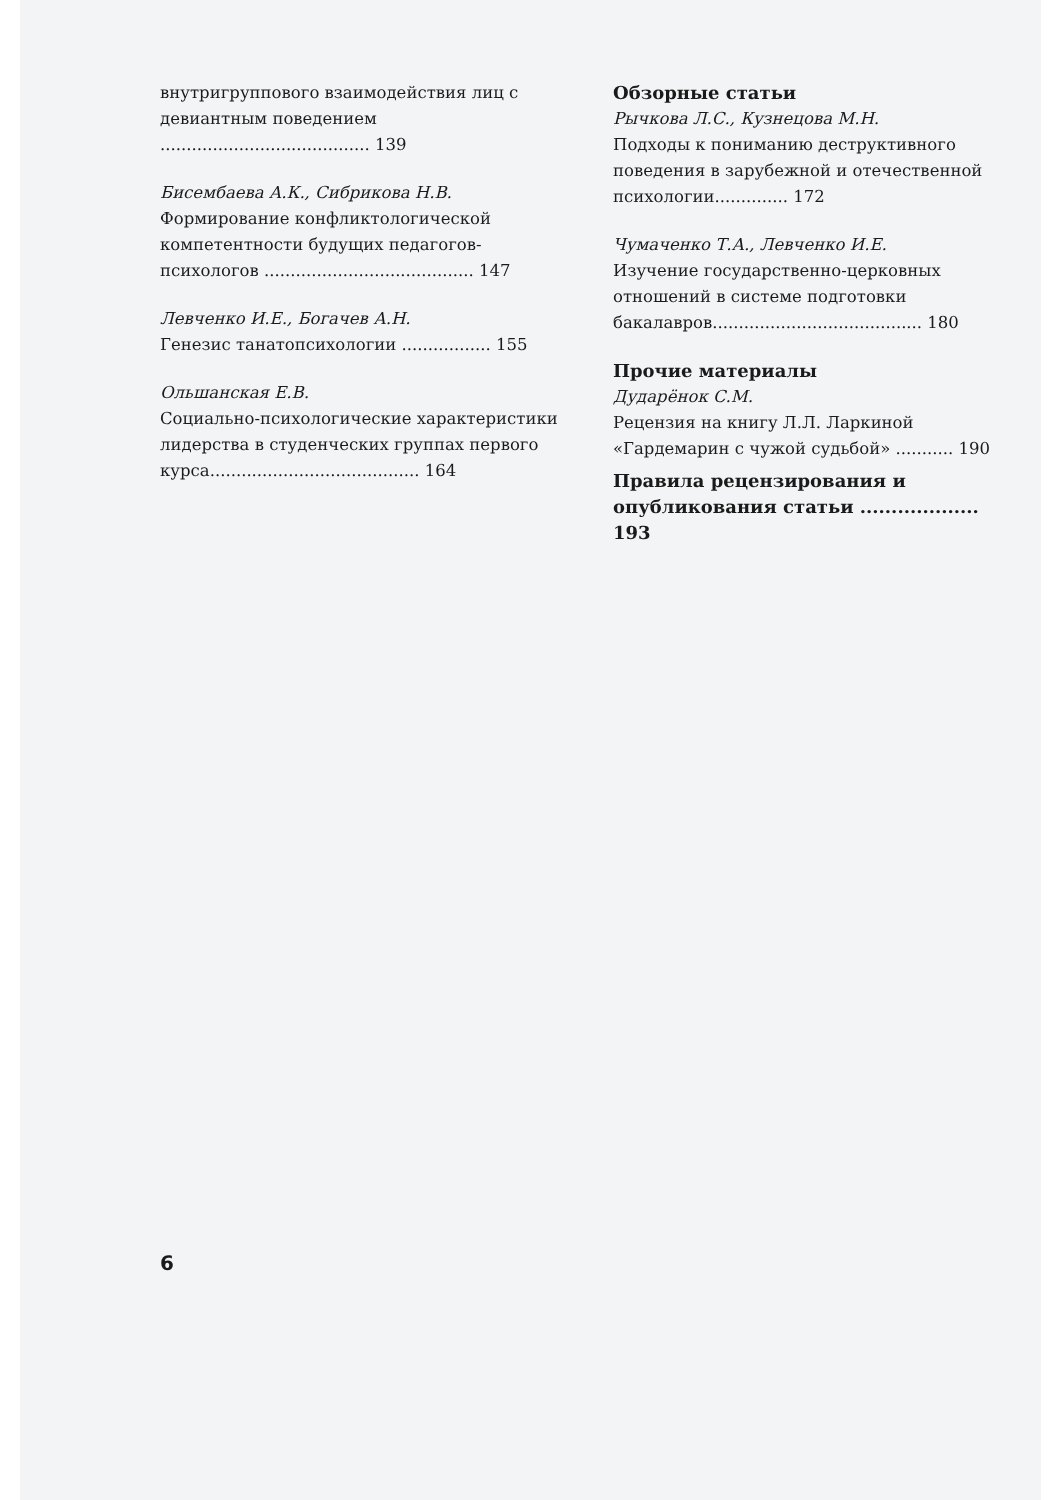внутригруппового взаимодействия лиц с девиантным поведением ........................................ 139
Бисембаева А.К., Сибрикова Н.В.
Формирование конфликтологической компетентности будущих педагогов-психологов ........................................ 147
Левченко И.Е., Богачев А.Н.
Генезис танатопсихологии ................. 155
Ольшанская Е.В.
Социально-психологические характеристики лидерства в студенческих группах первого курса........................................ 164
Обзорные статьи
Рычкова Л.С., Кузнецова М.Н.
Подходы к пониманию деструктивного поведения в зарубежной и отечественной психологии.............. 172
Чумаченко Т.А., Левченко И.Е.
Изучение государственно-церковных отношений в системе подготовки бакалавров........................................ 180
Прочие материалы
Дударёнок С.М.
Рецензия на книгу Л.Л. Ларкиной «Гардемарин с чужой судьбой» ........... 190
Правила рецензирования и опубликования статьи ................... 193
6